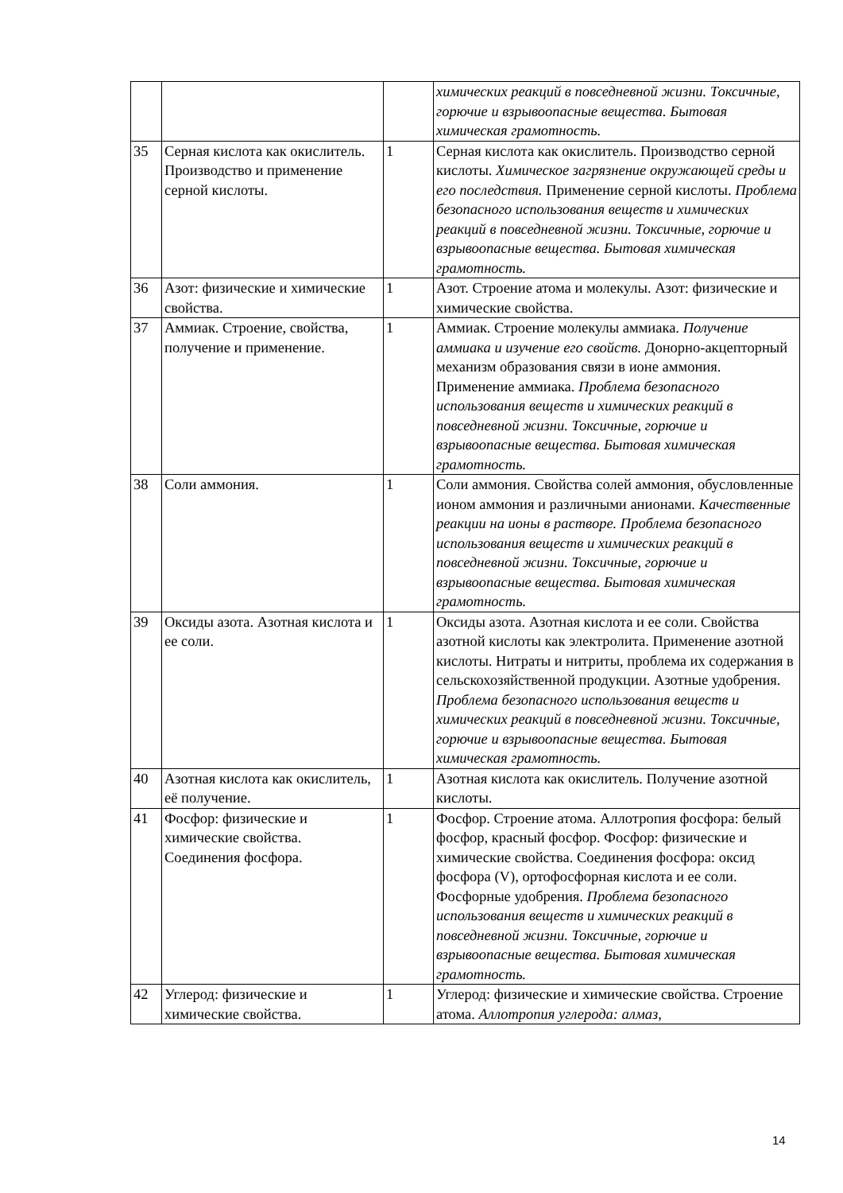| | | | химических реакций в повседневной жизни. Токсичные, горючие и взрывоопасные вещества. Бытовая химическая грамотность. |
| 35 | Серная кислота как окислитель. Производство и применение серной кислоты. | 1 | Серная кислота как окислитель. Производство серной кислоты. Химическое загрязнение окружающей среды и его последствия. Применение серной кислоты. Проблема безопасного использования веществ и химических реакций в повседневной жизни. Токсичные, горючие и взрывоопасные вещества. Бытовая химическая грамотность. |
| 36 | Азот: физические и химические свойства. | 1 | Азот. Строение атома и молекулы. Азот: физические и химические свойства. |
| 37 | Аммиак. Строение, свойства, получение и применение. | 1 | Аммиак. Строение молекулы аммиака. Получение аммиака и изучение его свойств. Донорно-акцепторный механизм образования связи в ионе аммония. Применение аммиака. Проблема безопасного использования веществ и химических реакций в повседневной жизни. Токсичные, горючие и взрывоопасные вещества. Бытовая химическая грамотность. |
| 38 | Соли аммония. | 1 | Соли аммония. Свойства солей аммония, обусловленные ионом аммония и различными анионами. Качественные реакции на ионы в растворе. Проблема безопасного использования веществ и химических реакций в повседневной жизни. Токсичные, горючие и взрывоопасные вещества. Бытовая химическая грамотность. |
| 39 | Оксиды азота. Азотная кислота и ее соли. | 1 | Оксиды азота. Азотная кислота и ее соли. Свойства азотной кислоты как электролита. Применение азотной кислоты. Нитраты и нитриты, проблема их содержания в сельскохозяйственной продукции. Азотные удобрения. Проблема безопасного использования веществ и химических реакций в повседневной жизни. Токсичные, горючие и взрывоопасные вещества. Бытовая химическая грамотность. |
| 40 | Азотная кислота как окислитель, её получение. | 1 | Азотная кислота как окислитель. Получение азотной кислоты. |
| 41 | Фосфор: физические и химические свойства. Соединения фосфора. | 1 | Фосфор. Строение атома. Аллотропия фосфора: белый фосфор, красный фосфор. Фосфор: физические и химические свойства. Соединения фосфора: оксид фосфора (V), ортофосфорная кислота и ее соли. Фосфорные удобрения. Проблема безопасного использования веществ и химических реакций в повседневной жизни. Токсичные, горючие и взрывоопасные вещества. Бытовая химическая грамотность. |
| 42 | Углерод: физические и химические свойства. | 1 | Углерод: физические и химические свойства. Строение атома. Аллотропия углерода: алмаз, |
14